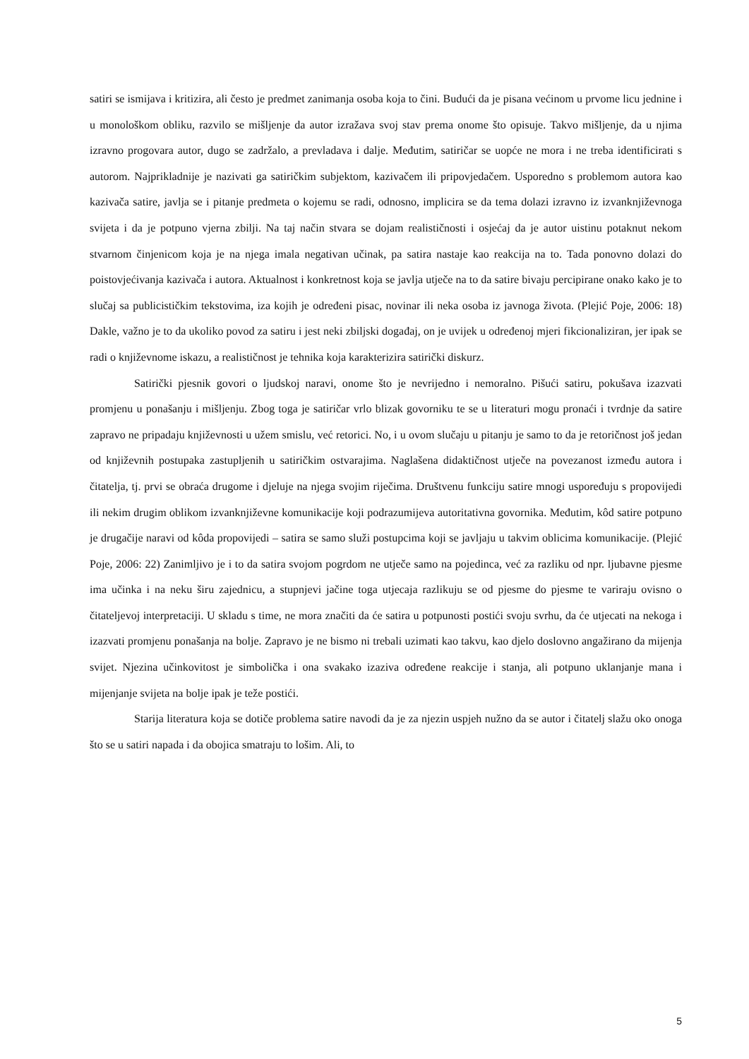satiri se ismijava i kritizira, ali često je predmet zanimanja osoba koja to čini. Budući da je pisana većinom u prvome licu jednine i u monološkom obliku, razvilo se mišljenje da autor izražava svoj stav prema onome što opisuje. Takvo mišljenje, da u njima izravno progovara autor, dugo se zadržalo, a prevladava i dalje. Međutim, satiričar se uopće ne mora i ne treba identificirati s autorom. Najprikladnije je nazivati ga satiričkim subjektom, kazivačem ili pripovjedačem. Usporedno s problemom autora kao kazivača satire, javlja se i pitanje predmeta o kojemu se radi, odnosno, implicira se da tema dolazi izravno iz izvanknjiževnoga svijeta i da je potpuno vjerna zbilji. Na taj način stvara se dojam realističnosti i osjećaj da je autor uistinu potaknut nekom stvarnom činjenicom koja je na njega imala negativan učinak, pa satira nastaje kao reakcija na to. Tada ponovno dolazi do poistovjećivanja kazivača i autora. Aktualnost i konkretnost koja se javlja utječe na to da satire bivaju percipirane onako kako je to slučaj sa publicističkim tekstovima, iza kojih je određeni pisac, novinar ili neka osoba iz javnoga života. (Plejić Poje, 2006: 18) Dakle, važno je to da ukoliko povod za satiru i jest neki zbiljski događaj, on je uvijek u određenoj mjeri fikcionaliziran, jer ipak se radi o književnome iskazu, a realističnost je tehnika koja karakterizira satirički diskurz.
Satirički pjesnik govori o ljudskoj naravi, onome što je nevrijedno i nemoralno. Pišući satiru, pokušava izazvati promjenu u ponašanju i mišljenju. Zbog toga je satiričar vrlo blizak govorniku te se u literaturi mogu pronaći i tvrdnje da satire zapravo ne pripadaju književnosti u užem smislu, već retorici. No, i u ovom slučaju u pitanju je samo to da je retoričnost još jedan od književnih postupaka zastupljenih u satiričkim ostvarajima. Naglašena didaktičnost utječe na povezanost između autora i čitatelja, tj. prvi se obraća drugome i djeluje na njega svojim riječima. Društvenu funkciju satire mnogi uspoređuju s propovijedi ili nekim drugim oblikom izvanknjiževne komunikacije koji podrazumijeva autoritativna govornika. Međutim, kôd satire potpuno je drugačije naravi od kôda propovijedi – satira se samo služi postupcima koji se javljaju u takvim oblicima komunikacije. (Plejić Poje, 2006: 22) Zanimljivo je i to da satira svojom pogrdom ne utječe samo na pojedinca, već za razliku od npr. ljubavne pjesme ima učinka i na neku širu zajednicu, a stupnjevi jačine toga utjecaja razlikuju se od pjesme do pjesme te variraju ovisno o čitateljevoj interpretaciji. U skladu s time, ne mora značiti da će satira u potpunosti postići svoju svrhu, da će utjecati na nekoga i izazvati promjenu ponašanja na bolje. Zapravo je ne bismo ni trebali uzimati kao takvu, kao djelo doslovno angažirano da mijenja svijet. Njezina učinkovitost je simbolička i ona svakako izaziva određene reakcije i stanja, ali potpuno uklanjanje mana i mijenjanje svijeta na bolje ipak je teže postići.
Starija literatura koja se dotiče problema satire navodi da je za njezin uspjeh nužno da se autor i čitatelj slažu oko onoga što se u satiri napada i da obojica smatraju to lošim. Ali, to
5